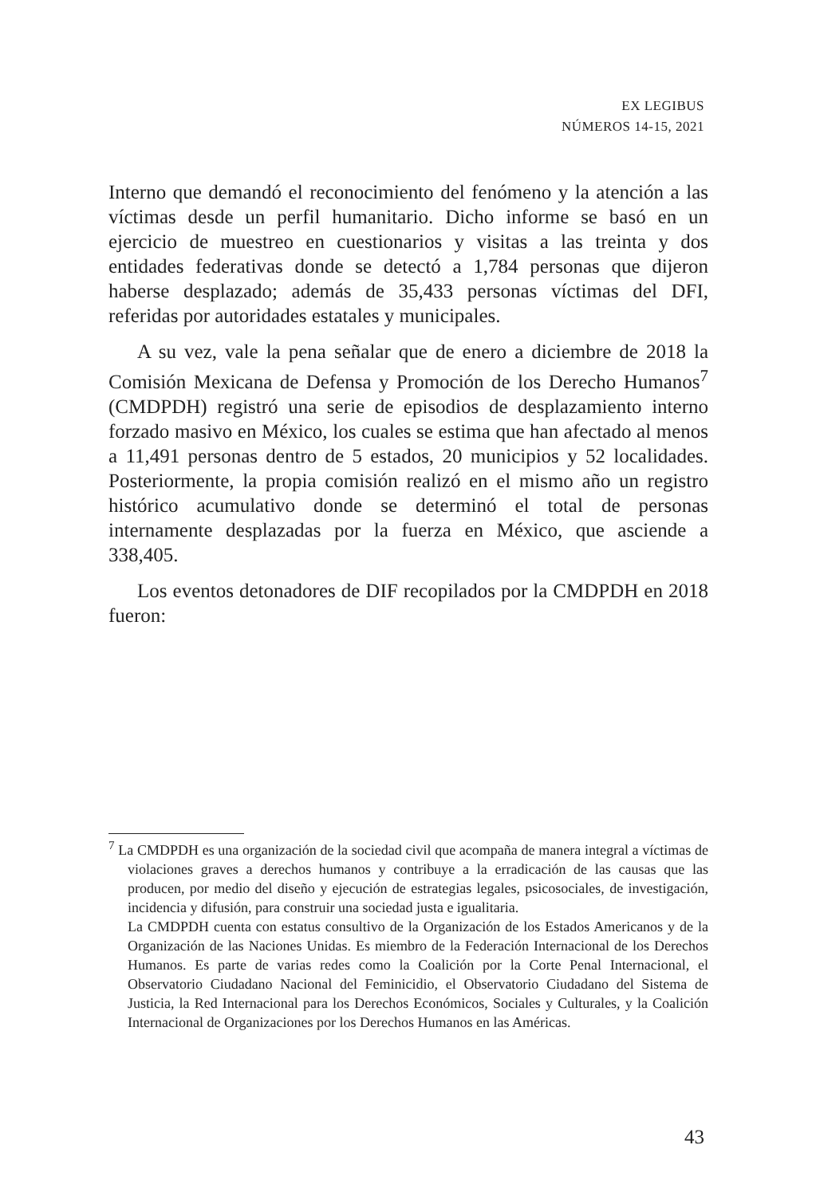EX LEGIBUS
NÚMEROS 14-15, 2021
Interno que demandó el reconocimiento del fenómeno y la atención a las víctimas desde un perfil humanitario. Dicho informe se basó en un ejercicio de muestreo en cuestionarios y visitas a las treinta y dos entidades federativas donde se detectó a 1,784 personas que dijeron haberse desplazado; además de 35,433 personas víctimas del DFI, referidas por autoridades estatales y municipales.
A su vez, vale la pena señalar que de enero a diciembre de 2018 la Comisión Mexicana de Defensa y Promoción de los Derecho Humanos<sup>7</sup> (CMDPDH) registró una serie de episodios de desplazamiento interno forzado masivo en México, los cuales se estima que han afectado al menos a 11,491 personas dentro de 5 estados, 20 municipios y 52 localidades. Posteriormente, la propia comisión realizó en el mismo año un registro histórico acumulativo donde se determinó el total de personas internamente desplazadas por la fuerza en México, que asciende a 338,405.
Los eventos detonadores de DIF recopilados por la CMDPDH en 2018 fueron:
<sup>7</sup> La CMDPDH es una organización de la sociedad civil que acompaña de manera integral a víctimas de violaciones graves a derechos humanos y contribuye a la erradicación de las causas que las producen, por medio del diseño y ejecución de estrategias legales, psicosociales, de investigación, incidencia y difusión, para construir una sociedad justa e igualitaria.
La CMDPDH cuenta con estatus consultivo de la Organización de los Estados Americanos y de la Organización de las Naciones Unidas. Es miembro de la Federación Internacional de los Derechos Humanos. Es parte de varias redes como la Coalición por la Corte Penal Internacional, el Observatorio Ciudadano Nacional del Feminicidio, el Observatorio Ciudadano del Sistema de Justicia, la Red Internacional para los Derechos Económicos, Sociales y Culturales, y la Coalición Internacional de Organizaciones por los Derechos Humanos en las Américas.
43